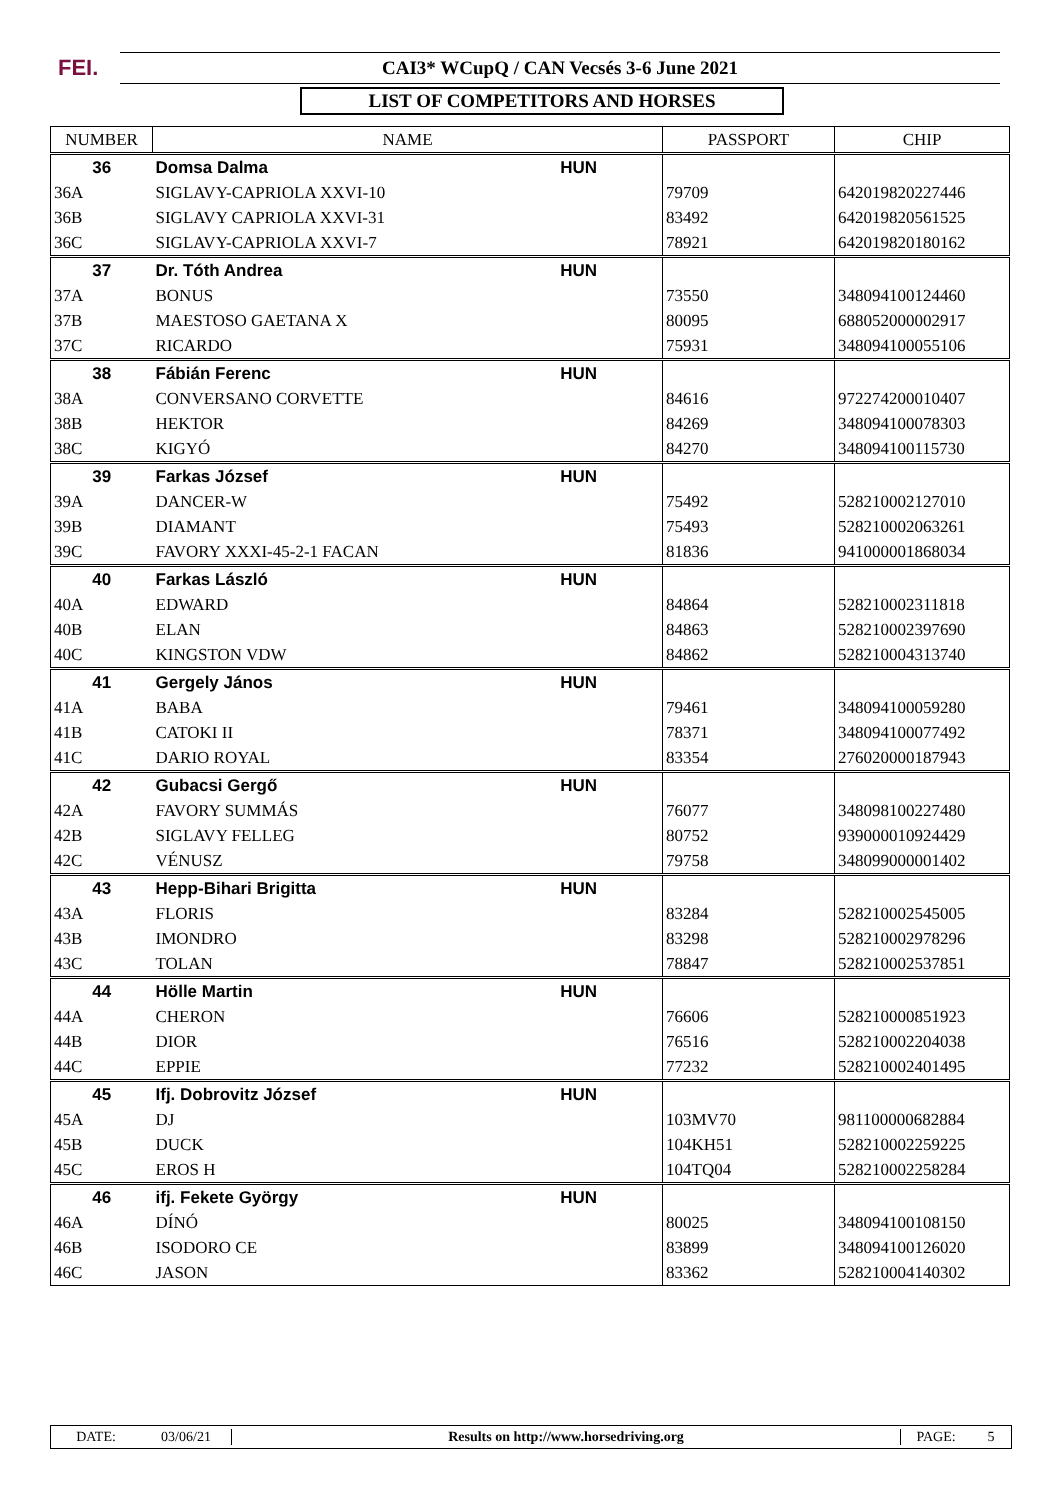FEI. CAI3* WCupQ / CAN Vecsés 3-6 June 2021
LIST OF COMPETITORS AND HORSES
| NUMBER | NAME | | PASSPORT | CHIP |
| --- | --- | --- | --- | --- |
| 36 | Domsa Dalma | HUN | | |
| 36A | SIGLAVY-CAPRIOLA XXVI-10 | | 79709 | 642019820227446 |
| 36B | SIGLAVY CAPRIOLA XXVI-31 | | 83492 | 642019820561525 |
| 36C | SIGLAVY-CAPRIOLA XXVI-7 | | 78921 | 642019820180162 |
| 37 | Dr. Tóth Andrea | HUN | | |
| 37A | BONUS | | 73550 | 348094100124460 |
| 37B | MAESTOSO GAETANA X | | 80095 | 688052000002917 |
| 37C | RICARDO | | 75931 | 348094100055106 |
| 38 | Fábián Ferenc | HUN | | |
| 38A | CONVERSANO CORVETTE | | 84616 | 972274200010407 |
| 38B | HEKTOR | | 84269 | 348094100078303 |
| 38C | KIGYÓ | | 84270 | 348094100115730 |
| 39 | Farkas József | HUN | | |
| 39A | DANCER-W | | 75492 | 528210002127010 |
| 39B | DIAMANT | | 75493 | 528210002063261 |
| 39C | FAVORY XXXI-45-2-1 FACAN | | 81836 | 941000001868034 |
| 40 | Farkas László | HUN | | |
| 40A | EDWARD | | 84864 | 528210002311818 |
| 40B | ELAN | | 84863 | 528210002397690 |
| 40C | KINGSTON VDW | | 84862 | 528210004313740 |
| 41 | Gergely János | HUN | | |
| 41A | BABA | | 79461 | 348094100059280 |
| 41B | CATOKI II | | 78371 | 348094100077492 |
| 41C | DARIO ROYAL | | 83354 | 276020000187943 |
| 42 | Gubacsi Gergő | HUN | | |
| 42A | FAVORY SUMMÁS | | 76077 | 348098100227480 |
| 42B | SIGLAVY FELLEG | | 80752 | 939000010924429 |
| 42C | VÉNUSZ | | 79758 | 348099000001402 |
| 43 | Hepp-Bihari Brigitta | HUN | | |
| 43A | FLORIS | | 83284 | 528210002545005 |
| 43B | IMONDRO | | 83298 | 528210002978296 |
| 43C | TOLAN | | 78847 | 528210002537851 |
| 44 | Hölle Martin | HUN | | |
| 44A | CHERON | | 76606 | 528210000851923 |
| 44B | DIOR | | 76516 | 528210002204038 |
| 44C | EPPIE | | 77232 | 528210002401495 |
| 45 | Ifj. Dobrovitz József | HUN | | |
| 45A | DJ | | 103MV70 | 981100000682884 |
| 45B | DUCK | | 104KH51 | 528210002259225 |
| 45C | EROS H | | 104TQ04 | 528210002258284 |
| 46 | ifj. Fekete György | HUN | | |
| 46A | DÍNÓ | | 80025 | 348094100108150 |
| 46B | ISODORO CE | | 83899 | 348094100126020 |
| 46C | JASON | | 83362 | 528210004140302 |
DATE: 03/06/21 Results on http://www.horsedriving.org PAGE: 5